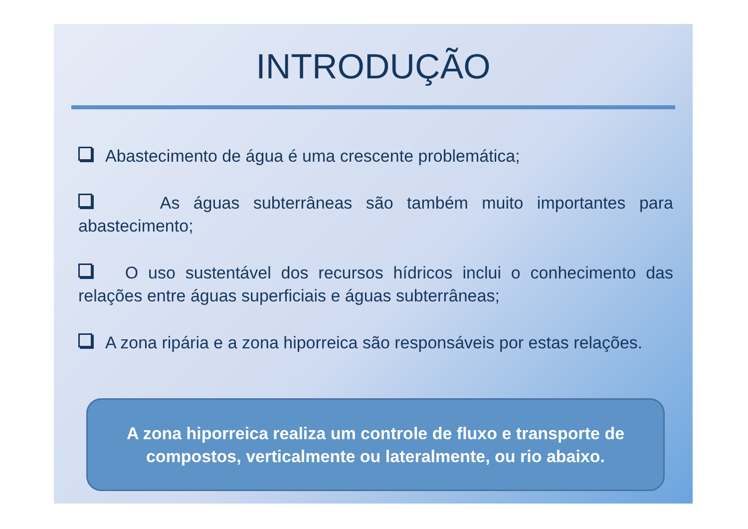INTRODUÇÃO
Abastecimento de água é uma crescente problemática;
As águas subterrâneas são também muito importantes para abastecimento;
O uso sustentável dos recursos hídricos inclui o conhecimento das relações entre águas superficiais e águas subterrâneas;
A zona ripária e a zona hiporreica são responsáveis por estas relações.
A zona hiporreica realiza um controle de fluxo e transporte de compostos, verticalmente ou lateralmente, ou rio abaixo.